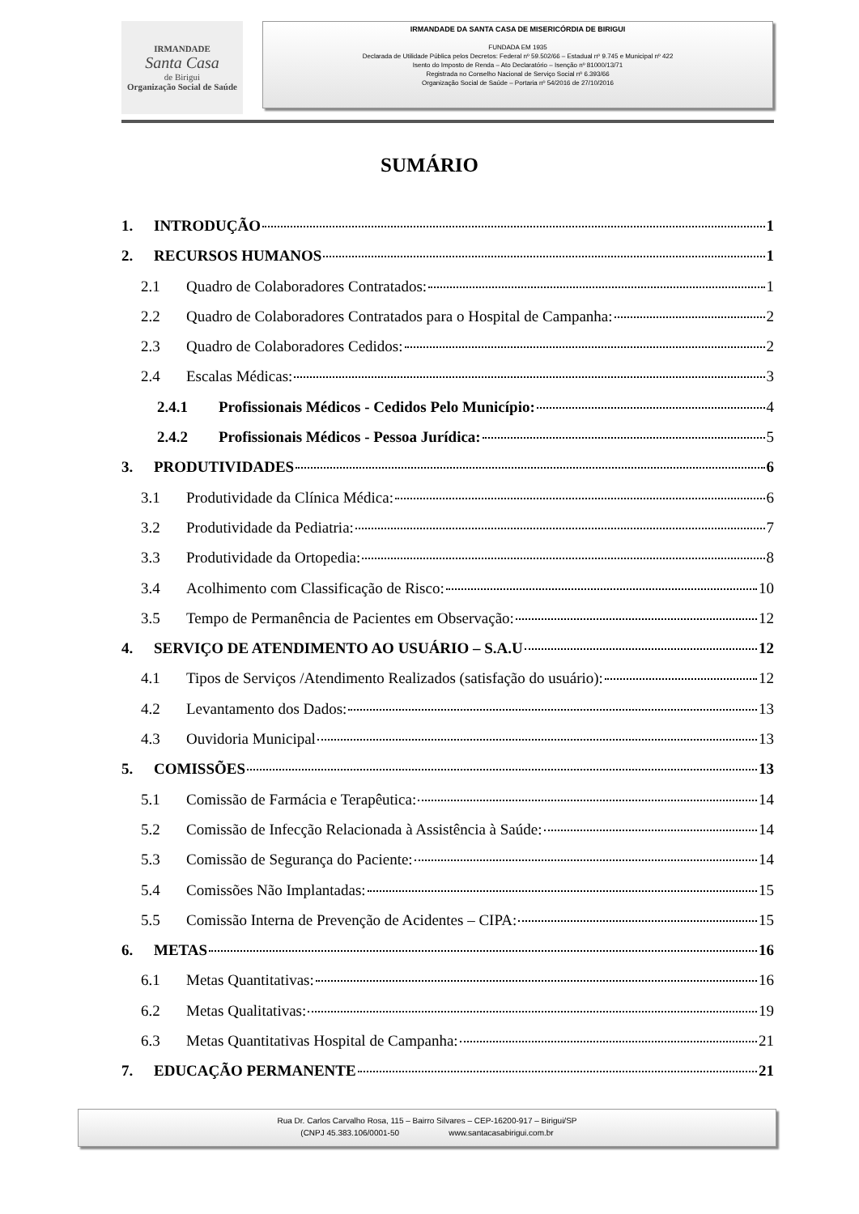IRMANDADE
Santa Casa
de Birigui
Organização Social de Saúde
IRMANDADE DA SANTA CASA DE MISERICÓRDIA DE BIRIGUI
FUNDADA EM 1935
Declarada de Utilidade Pública pelos Decretos: Federal nº 59.502/66 – Estadual nº 9.745 e Municipal nº 422
Isento do Imposto de Renda – Ato Declaratório – Isenção nº 81000/13/71
Registrada no Conselho Nacional de Serviço Social nº 6.393/66
Organização Social de Saúde – Portaria nº 54/2016 de 27/10/2016
SUMÁRIO
1. INTRODUÇÃO 1
2. RECURSOS HUMANOS 1
2.1 Quadro de Colaboradores Contratados: 1
2.2 Quadro de Colaboradores Contratados para o Hospital de Campanha: 2
2.3 Quadro de Colaboradores Cedidos: 2
2.4 Escalas Médicas: 3
2.4.1 Profissionais Médicos - Cedidos Pelo Município: 4
2.4.2 Profissionais Médicos - Pessoa Jurídica: 5
3. PRODUTIVIDADES 6
3.1 Produtividade da Clínica Médica: 6
3.2 Produtividade da Pediatria: 7
3.3 Produtividade da Ortopedia: 8
3.4 Acolhimento com Classificação de Risco: 10
3.5 Tempo de Permanência de Pacientes em Observação: 12
4. SERVIÇO DE ATENDIMENTO AO USUÁRIO – S.A.U 12
4.1 Tipos de Serviços /Atendimento Realizados (satisfação do usuário): 12
4.2 Levantamento dos Dados: 13
4.3 Ouvidoria Municipal 13
5. COMISSÕES 13
5.1 Comissão de Farmácia e Terapêutica: 14
5.2 Comissão de Infecção Relacionada à Assistência à Saúde: 14
5.3 Comissão de Segurança do Paciente: 14
5.4 Comissões Não Implantadas: 15
5.5 Comissão Interna de Prevenção de Acidentes – CIPA: 15
6. METAS 16
6.1 Metas Quantitativas: 16
6.2 Metas Qualitativas: 19
6.3 Metas Quantitativas Hospital de Campanha: 21
7. EDUCAÇÃO PERMANENTE 21
Rua Dr. Carlos Carvalho Rosa, 115 – Bairro Silvares – CEP-16200-917 – Birigui/SP
(CNPJ 45.383.106/0001-50 www.santacasabirigui.com.br